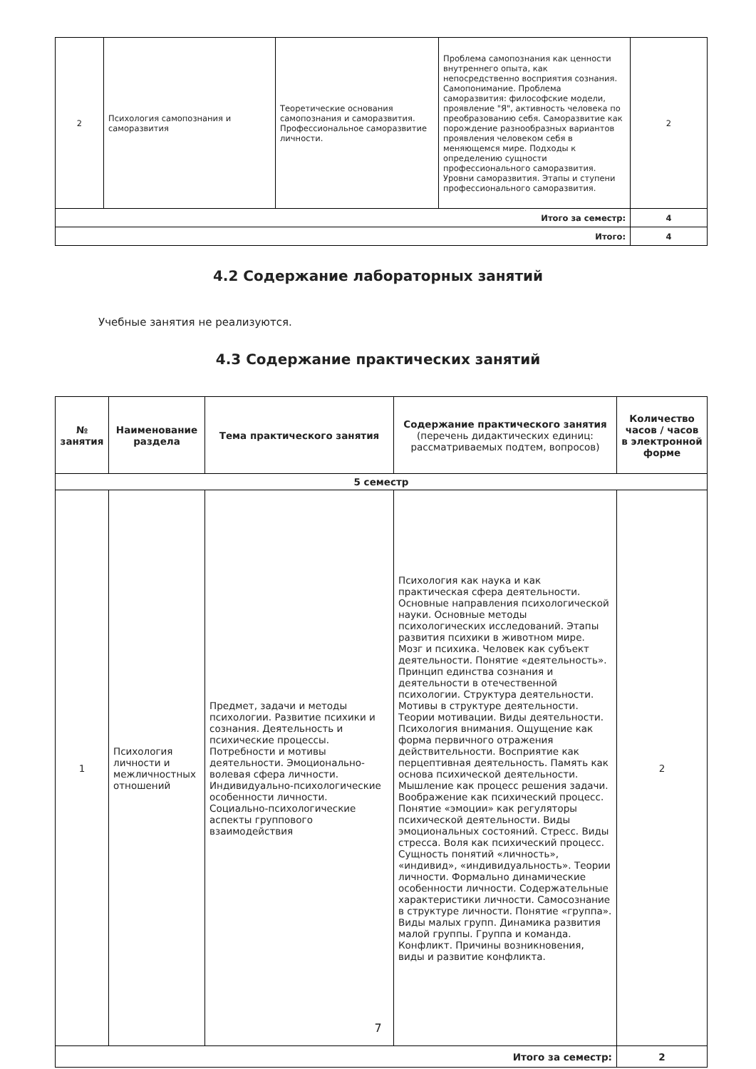| 2 | Психология самопознания и саморазвития | Теоретические основания самопознания и саморазвития. Профессиональное саморазвитие личности. | Проблема самопознания как ценности внутреннего опыта, как непосредственно восприятия сознания. Самопонимание. Проблема саморазвития: философские модели, проявление "Я", активность человека по преобразованию себя. Саморазвитие как порождение разнообразных вариантов проявления человеком себя в меняющемся мире. Подходы к определению сущности профессионального саморазвития. Уровни саморазвития. Этапы и ступени профессионального саморазвития. | 2 |
| Итого за семестр: | | | | 4 |
| Итого: | | | | 4 |
4.2 Содержание лабораторных занятий
Учебные занятия не реализуются.
4.3 Содержание практических занятий
| № занятия | Наименование раздела | Тема практического занятия | Содержание практического занятия (перечень дидактических единиц: рассматриваемых подтем, вопросов) | Количество часов / часов в электронной форме |
| --- | --- | --- | --- | --- |
| 5 семестр | | | | |
| 1 | Психология личности и межличностных отношений | Предмет, задачи и методы психологии. Развитие психики и сознания. Деятельность и психические процессы. Потребности и мотивы деятельности. Эмоционально-волевая сфера личности. Индивидуально-психологические особенности личности. Социально-психологические аспекты группового взаимодействия | Психология как наука и как практическая сфера деятельности. Основные направления психологической науки. Основные методы психологических исследований. Этапы развития психики в животном мире. Мозг и психика. Человек как субъект деятельности. Понятие «деятельность». Принцип единства сознания и деятельности в отечественной психологии. Структура деятельности. Мотивы в структуре деятельности. Теории мотивации. Виды деятельности. Психология внимания. Ощущение как форма первичного отражения действительности. Восприятие как перцептивная деятельность. Память как основа психической деятельности. Мышление как процесс решения задачи. Воображение как психический процесс. Понятие «эмоции» как регуляторы психической деятельности. Виды эмоциональных состояний. Стресс. Виды стресса. Воля как психический процесс. Сущность понятий «личность», «индивид», «индивидуальность». Теории личности. Формально динамические особенности личности. Содержательные характеристики личности. Самосознание в структуре личности. Понятие «группа». Виды малых групп. Динамика развития малой группы. Группа и команда. Конфликт. Причины возникновения, виды и развитие конфликта. | 2 |
| Итого за семестр: | | | | 2 |
7